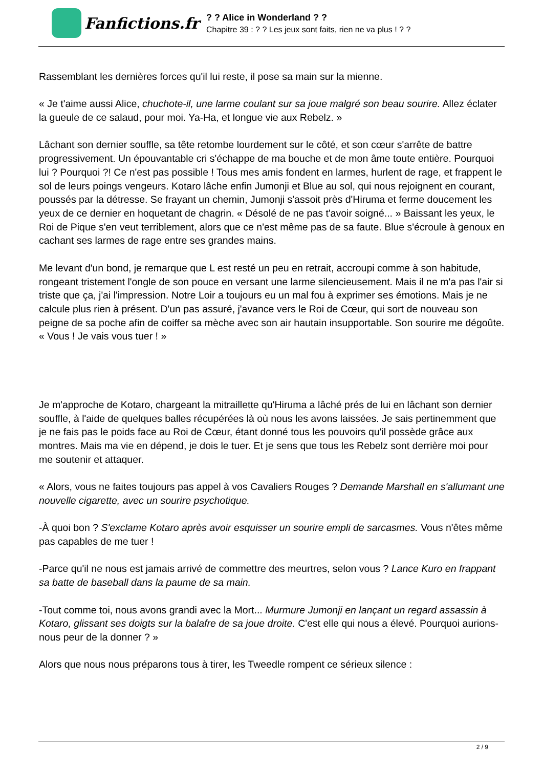Fanfictions.fr
? ? Alice in Wonderland ? ?
Chapitre 39 : ? ? Les jeux sont faits, rien ne va plus ! ? ?
Rassemblant les dernières forces qu'il lui reste, il pose sa main sur la mienne.
« Je t'aime aussi Alice, chuchote-il, une larme coulant sur sa joue malgré son beau sourire. Allez éclater la gueule de ce salaud, pour moi. Ya-Ha, et longue vie aux Rebelz. »
Lâchant son dernier souffle, sa tête retombe lourdement sur le côté, et son cœur s'arrête de battre progressivement. Un épouvantable cri s'échappe de ma bouche et de mon âme toute entière. Pourquoi lui ? Pourquoi ?! Ce n'est pas possible ! Tous mes amis fondent en larmes, hurlent de rage, et frappent le sol de leurs poings vengeurs. Kotaro lâche enfin Jumonji et Blue au sol, qui nous rejoignent en courant, poussés par la détresse. Se frayant un chemin, Jumonji s'assoit près d'Hiruma et ferme doucement les yeux de ce dernier en hoquetant de chagrin. « Désolé de ne pas t'avoir soigné... » Baissant les yeux, le Roi de Pique s'en veut terriblement, alors que ce n'est même pas de sa faute. Blue s'écroule à genoux en cachant ses larmes de rage entre ses grandes mains.
Me levant d'un bond, je remarque que L est resté un peu en retrait, accroupi comme à son habitude, rongeant tristement l'ongle de son pouce en versant une larme silencieusement. Mais il ne m'a pas l'air si triste que ça, j'ai l'impression. Notre Loir a toujours eu un mal fou à exprimer ses émotions. Mais je ne calcule plus rien à présent. D'un pas assuré, j'avance vers le Roi de Cœur, qui sort de nouveau son peigne de sa poche afin de coiffer sa mèche avec son air hautain insupportable. Son sourire me dégoûte. « Vous ! Je vais vous tuer ! »
Je m'approche de Kotaro, chargeant la mitraillette qu'Hiruma a lâché prés de lui en lâchant son dernier souffle, à l'aide de quelques balles récupérées là où nous les avons laissées. Je sais pertinemment que je ne fais pas le poids face au Roi de Cœur, étant donné tous les pouvoirs qu'il possède grâce aux montres. Mais ma vie en dépend, je dois le tuer. Et je sens que tous les Rebelz sont derrière moi pour me soutenir et attaquer.
« Alors, vous ne faites toujours pas appel à vos Cavaliers Rouges ? Demande Marshall en s'allumant une nouvelle cigarette, avec un sourire psychotique.
-À quoi bon ? S'exclame Kotaro après avoir esquisser un sourire empli de sarcasmes. Vous n'êtes même pas capables de me tuer !
-Parce qu'il ne nous est jamais arrivé de commettre des meurtres, selon vous ? Lance Kuro en frappant sa batte de baseball dans la paume de sa main.
-Tout comme toi, nous avons grandi avec la Mort... Murmure Jumonji en lançant un regard assassin à Kotaro, glissant ses doigts sur la balafre de sa joue droite. C'est elle qui nous a élevé. Pourquoi aurions-nous peur de la donner ? »
Alors que nous nous préparons tous à tirer, les Tweedle rompent ce sérieux silence :
2 / 9